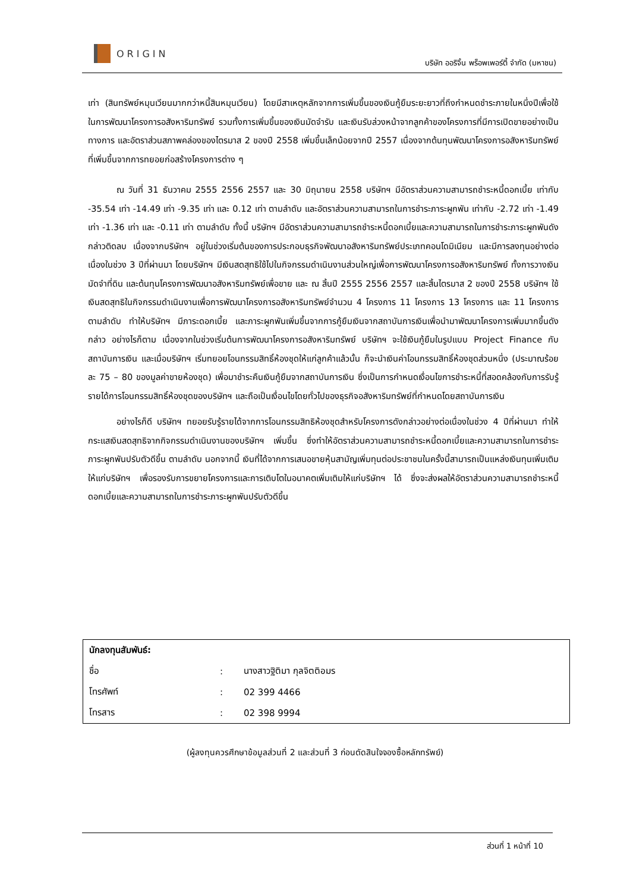ORIGIN
บริษัท ออริจิ้น พร็อพเพอร์ตี้ จำกัด (มหาชน)
เท่า (สินทรัพย์หมุนเวียนมากกว่าหนี้สินหมุนเวียน) โดยมีสาเหตุหลักจากการเพิ่มขึ้นของเงินกู้ยืมระยะยาวที่ถึงกำหนดชำระภายในหนึ่งปีเพื่อใช้ในการพัฒนาโครงการอสังหาริมทรัพย์ รวมทั้งการเพิ่มขึ้นของเงินมัดจำรับ และเงินรับล่วงหน้าจากลูกค้าของโครงการที่มีการเปิดขายอย่างเป็นทางการ และอัตราส่วนสภาพคล่องของไตรมาส 2 ของปี 2558 เพิ่มขึ้นเล็กน้อยจากปี 2557 เนื่องจากต้นทุนพัฒนาโครงการอสังหาริมทรัพย์ที่เพิ่มขึ้นจากการทยอยก่อสร้างโครงการต่าง ๆ
ณ วันที่ 31 ธันวาคม 2555 2556 2557 และ 30 มิถุนายน 2558 บริษัทฯ มีอัตราส่วนความสามารถชำระหนี้ดอกเบี้ย เท่ากับ -35.54 เท่า -14.49 เท่า -9.35 เท่า และ 0.12 เท่า ตามลำดับ และอัตราส่วนความสามารถในการชำระภาระผูกพัน เท่ากับ -2.72 เท่า -1.49 เท่า -1.36 เท่า และ -0.11 เท่า ตามลำดับ ทั้งนี้ บริษัทฯ มีอัตราส่วนความสามารถชำระหนี้ดอกเบี้ยและความสามารถในการชำระภาระผูกพันดังกล่าวติดลบ เนื่องจากบริษัทฯ อยู่ในช่วงเริ่มต้นของการประกอบธุรกิจพัฒนาอสังหาริมทรัพย์ประเภทคอนโดมิเนียม และมีการลงทุนอย่างต่อเนื่องในช่วง 3 ปีที่ผ่านมา โดยบริษัทฯ มีเงินสดสุทธิใช้ไปในกิจกรรมดำเนินงานส่วนใหญ่เพื่อการพัฒนาโครงการอสังหาริมทรัพย์ ทั้งการวางเงินมัดจำที่ดิน และต้นทุนโครงการพัฒนาอสังหาริมทรัพย์เพื่อขาย และ ณ สิ้นปี 2555 2556 2557 และสิ้นไตรมาส 2 ของปี 2558 บริษัทฯ ใช้เงินสดสุทธิในกิจกรรมดำเนินงานเพื่อการพัฒนาโครงการอสังหาริมทรัพย์จำนวน 4 โครงการ 11 โครงการ 13 โครงการ และ 11 โครงการ ตามลำดับ ทำให้บริษัทฯ มีภาระดอกเบี้ย และภาระผูกพันเพิ่มขึ้นจากการกู้ยืมเงินจากสถาบันการเงินเพื่อนำมาพัฒนาโครงการเพิ่มมากขึ้นดังกล่าว อย่างไรก็ตาม เนื่องจากในช่วงเริ่มต้นการพัฒนาโครงการอสังหาริมทรัพย์ บริษัทฯ จะใช้เงินกู้ยืมในรูปแบบ Project Finance กับสถาบันการเงิน และเมื่อบริษัทฯ เริ่มทยอยโอนกรรมสิทธิ์ห้องชุดให้แก่ลูกค้าแล้วนั้น ก็จะนำเงินค่าโอนกรรมสิทธิ์ห้องชุดส่วนหนึ่ง (ประมาณร้อยละ 75 – 80 ของมูลค่าขายห้องชุด) เพื่อมาชำระคืนเงินกู้ยืมจากสถาบันการเงิน ซึ่งเป็นการกำหนดเงื่อนไขการชำระหนี้ที่สอดคล้องกับการรับรู้รายได้การโอนกรรมสิทธิ์ห้องชุดของบริษัทฯ และถือเป็นเงื่อนไขโดยทั่วไปของธุรกิจอสังหาริมทรัพย์ที่กำหนดโดยสถาบันการเงิน
อย่างไรก็ดี บริษัทฯ ทยอยรับรู้รายได้จากการโอนกรรมสิทธิห้องชุดสำหรับโครงการดังกล่าวอย่างต่อเนื่องในช่วง 4 ปีที่ผ่านมา ทำให้กระแสเงินสดสุทธิจากกิจกรรมดำเนินงานของบริษัทฯ เพิ่มขึ้น ซึ่งทำให้อัตราส่วนความสามารถชำระหนี้ดอกเบี้ยและความสามารถในการชำระภาระผูกพันปรับตัวดีขึ้น ตามลำดับ นอกจากนี้ เงินที่ได้จากการเสนอขายหุ้นสามัญเพิ่มทุนต่อประชาชนในครั้งนี้สามารถเป็นแหล่งเงินทุนเพิ่มเติมให้แก่บริษัทฯ เพื่อรองรับการขยายโครงการและการเติบโตในอนาคตเพิ่มเติมให้แก่บริษัทฯ ได้ ซึ่งจะส่งผลให้อัตราส่วนความสามารถชำระหนี้ดอกเบี้ยและความสามารถในการชำระภาระผูกพันปรับตัวดีขึ้น
| นักลงทุนสัมพันธ์: | | |
| --- | --- | --- |
| ชื่อ | : | นางสาวฐิติมา กุลจิตติอมร |
| โทรศัพท์ | : | 02 399 4466 |
| โทรสาร | : | 02 398 9994 |
(ผู้ลงทุนควรศึกษาข้อมูลส่วนที่ 2 และส่วนที่ 3 ก่อนตัดสินใจจองซื้อหลักทรัพย์)
ส่วนที่ 1 หน้าที่ 10